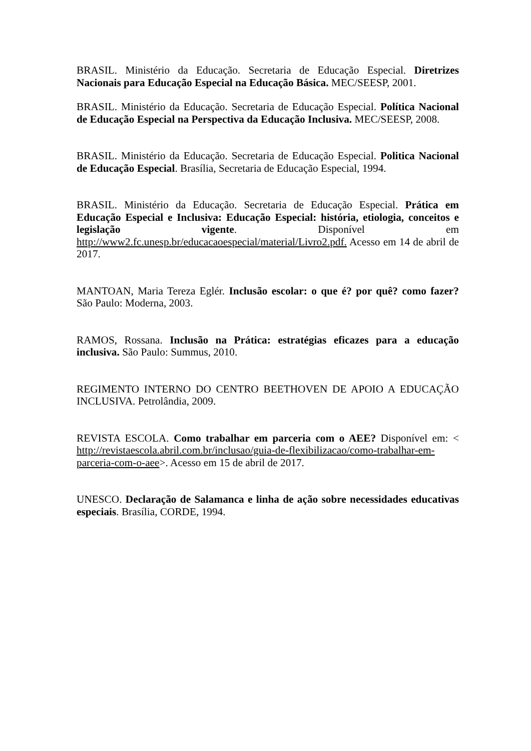BRASIL. Ministério da Educação. Secretaria de Educação Especial. Diretrizes Nacionais para Educação Especial na Educação Básica. MEC/SEESP, 2001.
BRASIL. Ministério da Educação. Secretaria de Educação Especial. Política Nacional de Educação Especial na Perspectiva da Educação Inclusiva. MEC/SEESP, 2008.
BRASIL. Ministério da Educação. Secretaria de Educação Especial. Politica Nacional de Educação Especial. Brasília, Secretaria de Educação Especial, 1994.
BRASIL. Ministério da Educação. Secretaria de Educação Especial. Prática em Educação Especial e Inclusiva: Educação Especial: história, etiologia, conceitos e legislação vigente. Disponível em http://www2.fc.unesp.br/educacaoespecial/material/Livro2.pdf. Acesso em 14 de abril de 2017.
MANTOAN, Maria Tereza Eglér. Inclusão escolar: o que é? por quê? como fazer? São Paulo: Moderna, 2003.
RAMOS, Rossana. Inclusão na Prática: estratégias eficazes para a educação inclusiva. São Paulo: Summus, 2010.
REGIMENTO INTERNO DO CENTRO BEETHOVEN DE APOIO A EDUCAÇÃO INCLUSIVA. Petrolândia, 2009.
REVISTA ESCOLA. Como trabalhar em parceria com o AEE? Disponível em: < http://revistaescola.abril.com.br/inclusao/guia-de-flexibilizacao/como-trabalhar-em-parceria-com-o-aee>. Acesso em 15 de abril de 2017.
UNESCO. Declaração de Salamanca e linha de ação sobre necessidades educativas especiais. Brasília, CORDE, 1994.